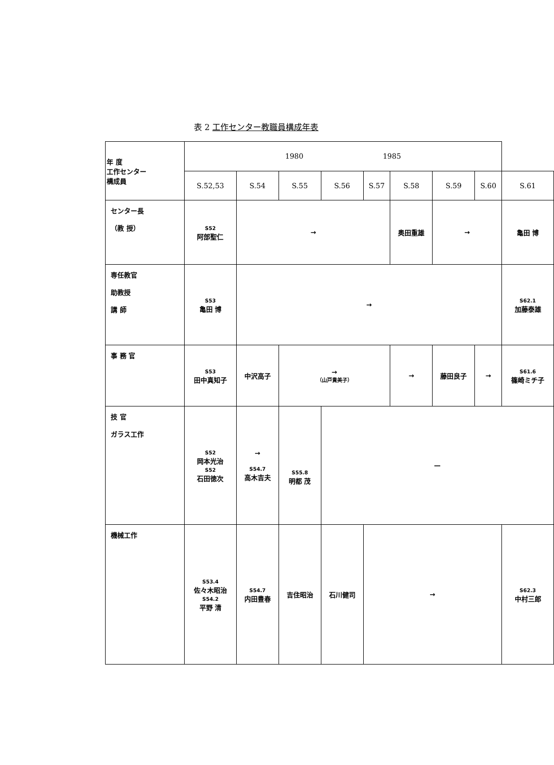表 2 工作センター教職員構成年表
| 年 度 工作センター 構成員 | 1980 1985 | | | | | | | | |
| | S.52,53 | S.54 | S.55 | S.56 | S.57 | S.58 | S.59 | S.60 | S.61 |
| センター長 （教 授） | S52 阿部聖仁 | → | | | | 奥田重雄 | → | | 亀田 博 |
| 専任教官 助教授 講 師 | S53 亀田 博 | → | | | | | | | S62.1 加藤泰雄 |
| 事 務 官 | S53 田中真知子 | 中沢高子 | → （山戸貴美子） | | | → | 藤田良子 | → | S61.6 篠崎ミチ子 |
| 技 官 ガラス工作 | S52 岡本光治 S52 石田徳次 | → S54.7 高木吉夫 | S55.8 明都 茂 | — | | | | | |
| 機械工作 | S53.4 佐々木昭治 S54.2 平野 清 | S54.7 内田豊春 | 吉住昭治 | 石川健司 | → | | | | S62.3 中村三郎 |